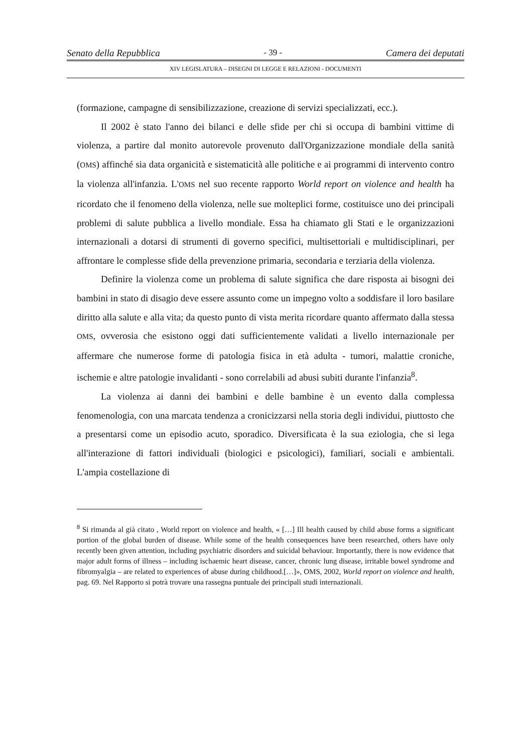Senato della Repubblica - 39 - Camera dei deputati
XIV LEGISLATURA – DISEGNI DI LEGGE E RELAZIONI - DOCUMENTI
(formazione, campagne di sensibilizzazione, creazione di servizi specializzati, ecc.).
Il 2002 è stato l'anno dei bilanci e delle sfide per chi si occupa di bambini vittime di violenza, a partire dal monito autorevole provenuto dall'Organizzazione mondiale della sanità (OMS) affinché sia data organicità e sistematicità alle politiche e ai programmi di intervento contro la violenza all'infanzia. L'OMS nel suo recente rapporto World report on violence and health ha ricordato che il fenomeno della violenza, nelle sue molteplici forme, costituisce uno dei principali problemi di salute pubblica a livello mondiale. Essa ha chiamato gli Stati e le organizzazioni internazionali a dotarsi di strumenti di governo specifici, multisettoriali e multidisciplinari, per affrontare le complesse sfide della prevenzione primaria, secondaria e terziaria della violenza.
Definire la violenza come un problema di salute significa che dare risposta ai bisogni dei bambini in stato di disagio deve essere assunto come un impegno volto a soddisfare il loro basilare diritto alla salute e alla vita; da questo punto di vista merita ricordare quanto affermato dalla stessa OMS, ovverosia che esistono oggi dati sufficientemente validati a livello internazionale per affermare che numerose forme di patologia fisica in età adulta - tumori, malattie croniche, ischemie e altre patologie invalidanti - sono correlabili ad abusi subiti durante l'infanzia<sup>8</sup>.
La violenza ai danni dei bambini e delle bambine è un evento dalla complessa fenomenologia, con una marcata tendenza a cronicizzarsi nella storia degli individui, piuttosto che a presentarsi come un episodio acuto, sporadico. Diversificata è la sua eziologia, che si lega all'interazione di fattori individuali (biologici e psicologici), familiari, sociali e ambientali. L'ampia costellazione di
<sup>8</sup> Si rimanda al già citato , World report on violence and health, « […] Ill health caused by child abuse forms a significant portion of the global burden of disease. While some of the health consequences have been researched, others have only recently been given attention, including psychiatric disorders and suicidal behaviour. Importantly, there is now evidence that major adult forms of illness – including ischaemic heart disease, cancer, chronic lung disease, irritable bowel syndrome and fibromyalgia – are related to experiences of abuse during childhood.[…]», OMS, 2002, World report on violence and health, pag. 69. Nel Rapporto si potrà trovare una rassegna puntuale dei principali studi internazionali.